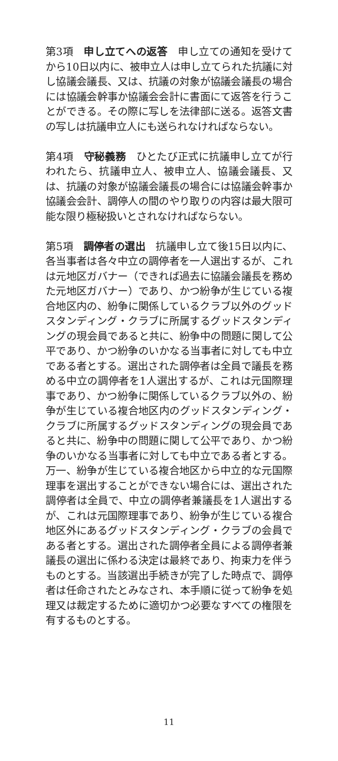第3項　申し立てへの返答　申し立ての通知を受けてから10日以内に、被申立人は申し立てられた抗議に対し協議会議長、又は、抗議の対象が協議会議長の場合には協議会幹事か協議会会計に書面にて返答を行うことができる。その際に写しを法律部に送る。返答文書の写しは抗議申立人にも送られなければならない。
第4項　守秘義務　ひとたび正式に抗議申し立てが行われたら、抗議申立人、被申立人、協議会議長、又は、抗議の対象が協議会議長の場合には協議会幹事か協議会会計、調停人の間のやり取りの内容は最大限可能な限り極秘扱いとされなければならない。
第5項　調停者の選出　抗議申し立て後15日以内に、各当事者は各々中立の調停者を一人選出するが、これは元地区ガバナー（できれば過去に協議会議長を務めた元地区ガバナー）であり、かつ紛争が生じている複合地区内の、紛争に関係しているクラブ以外のグッドスタンディング・クラブに所属するグッドスタンディングの現会員であると共に、紛争中の問題に関して公平であり、かつ紛争のいかなる当事者に対しても中立である者とする。選出された調停者は全員で議長を務める中立の調停者を1人選出するが、これは元国際理事であり、かつ紛争に関係しているクラブ以外の、紛争が生じている複合地区内のグッドスタンディング・クラブに所属するグッドスタンディングの現会員であると共に、紛争中の問題に関して公平であり、かつ紛争のいかなる当事者に対しても中立である者とする。万一、紛争が生じている複合地区から中立的な元国際理事を選出することができない場合には、選出された調停者は全員で、中立の調停者兼議長を1人選出するが、これは元国際理事であり、紛争が生じている複合地区外にあるグッドスタンディング・クラブの会員である者とする。選出された調停者全員による調停者兼議長の選出に係わる決定は最終であり、拘束力を伴うものとする。当該選出手続きが完了した時点で、調停者は任命されたとみなされ、本手順に従って紛争を処理又は裁定するために適切かつ必要なすべての権限を有するものとする。
11